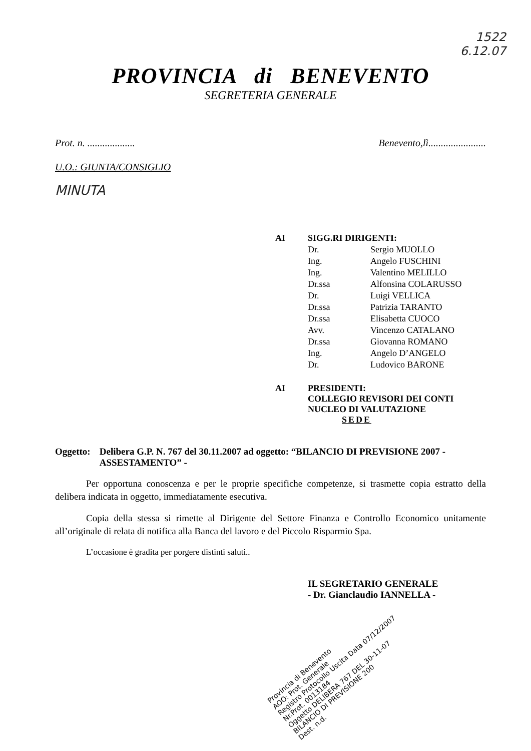1522
6.12.07
PROVINCIA di BENEVENTO
SEGRETERIA GENERALE
Prot. n. ................... Benevento,lì.......................
U.O.: GIUNTA/CONSIGLIO
MINUTA
| AI | SIGG.RI DIRIGENTI: | |
| | Dr. | Sergio MUOLLO |
| | Ing. | Angelo FUSCHINI |
| | Ing. | Valentino MELILLO |
| | Dr.ssa | Alfonsina COLARUSSO |
| | Dr. | Luigi VELLICA |
| | Dr.ssa | Patrizia TARANTO |
| | Dr.ssa | Elisabetta CUOCO |
| | Avv. | Vincenzo CATALANO |
| | Dr.ssa | Giovanna ROMANO |
| | Ing. | Angelo D’ANGELO |
| | Dr. | Ludovico BARONE |
| AI | PRESIDENTI: COLLEGIO REVISORI DEI CONTI NUCLEO DI VALUTAZIONE SEDE | |
Oggetto: Delibera G.P. N. 767 del 30.11.2007 ad oggetto: “BILANCIO DI PREVISIONE 2007 - ASSESTAMENTO” -
Per opportuna conoscenza e per le proprie specifiche competenze, si trasmette copia estratto della delibera indicata in oggetto, immediatamente esecutiva.
Copia della stessa si rimette al Dirigente del Settore Finanza e Controllo Economico unitamente all’originale di relata di notifica alla Banca del lavoro e del Piccolo Risparmio Spa.
L’occasione è gradita per porgere distinti saluti..
IL SEGRETARIO GENERALE
- Dr. Gianclaudio IANNELLA -
Provincia di Benevento
AOO: Prot. Generale
Registro Protocollo Uscita Data 07/12/2007
Nr.Prot. 0013184
Oggetto DELIBERA 767 DEL 30-11-07 BILANCIO DI PREVISIONE 200
Dest. n.d.